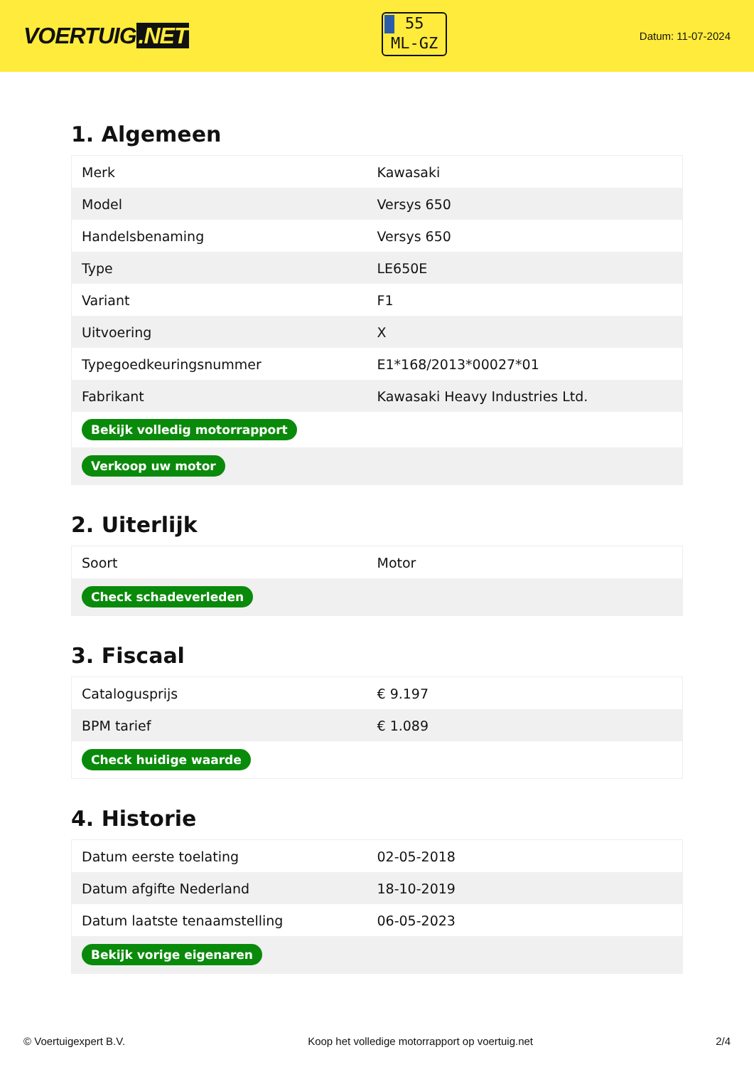VOERTUIG.NET
55
ML-GZ
Datum: 11-07-2024
1. Algemeen
| Merk | Kawasaki |
| Model | Versys 650 |
| Handelsbenaming | Versys 650 |
| Type | LE650E |
| Variant | F1 |
| Uitvoering | X |
| Typegoedkeuringsnummer | E1*168/2013*00027*01 |
| Fabrikant | Kawasaki Heavy Industries Ltd. |
| Bekijk volledig motorrapport | |
| Verkoop uw motor | |
2. Uiterlijk
| Soort | Motor |
| Check schadeverleden | |
3. Fiscaal
| Catalogusprijs | € 9.197 |
| BPM tarief | € 1.089 |
| Check huidige waarde | |
4. Historie
| Datum eerste toelating | 02-05-2018 |
| Datum afgifte Nederland | 18-10-2019 |
| Datum laatste tenaamstelling | 06-05-2023 |
| Bekijk vorige eigenaren | |
© Voertuigexpert B.V. Koop het volledige motorrapport op voertuig.net 2/4